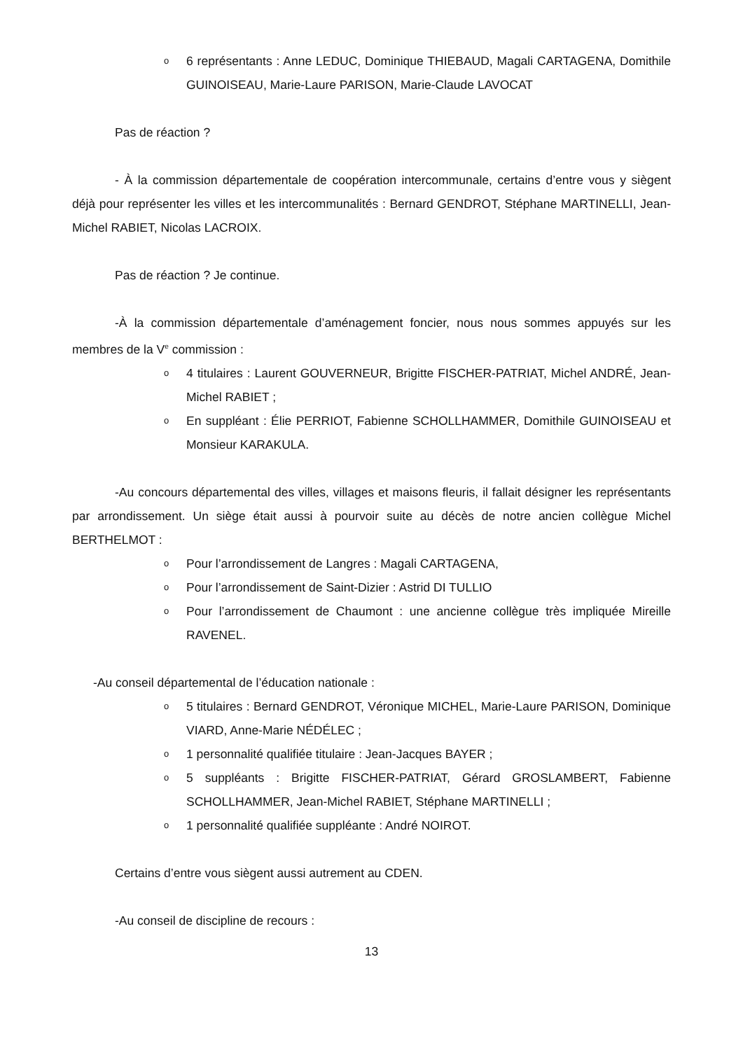o 6 représentants : Anne LEDUC, Dominique THIEBAUD, Magali CARTAGENA, Domithile GUINOISEAU, Marie-Laure PARISON, Marie-Claude LAVOCAT
Pas de réaction ?
- À la commission départementale de coopération intercommunale, certains d’entre vous y siègent déjà pour représenter les villes et les intercommunalités : Bernard GENDROT, Stéphane MARTINELLI, Jean-Michel RABIET, Nicolas LACROIX.
Pas de réaction ? Je continue.
-À la commission départementale d’aménagement foncier, nous nous sommes appuyés sur les membres de la V<sup>e</sup> commission :
o 4 titulaires : Laurent GOUVERNEUR, Brigitte FISCHER-PATRIAT, Michel ANDRÉ, Jean-Michel RABIET ;
o En suppléant : Élie PERRIOT, Fabienne SCHOLLHAMMER, Domithile GUINOISEAU et Monsieur KARAKULA.
-Au concours départemental des villes, villages et maisons fleuris, il fallait désigner les représentants par arrondissement. Un siège était aussi à pourvoir suite au décès de notre ancien collègue Michel BERTHELMOT :
o Pour l’arrondissement de Langres : Magali CARTAGENA,
o Pour l’arrondissement de Saint-Dizier : Astrid DI TULLIO
o Pour l’arrondissement de Chaumont : une ancienne collègue très impliquée Mireille RAVENEL.
-Au conseil départemental de l’éducation nationale :
o 5 titulaires : Bernard GENDROT, Véronique MICHEL, Marie-Laure PARISON, Dominique VIARD, Anne-Marie NÉDÉLEC ;
o 1 personnalité qualifiée titulaire : Jean-Jacques BAYER ;
o 5 suppléants : Brigitte FISCHER-PATRIAT, Gérard GROSLAMBERT, Fabienne SCHOLLHAMMER, Jean-Michel RABIET, Stéphane MARTINELLI ;
o 1 personnalité qualifiée suppléante : André NOIROT.
Certains d’entre vous siègent aussi autrement au CDEN.
-Au conseil de discipline de recours :
13